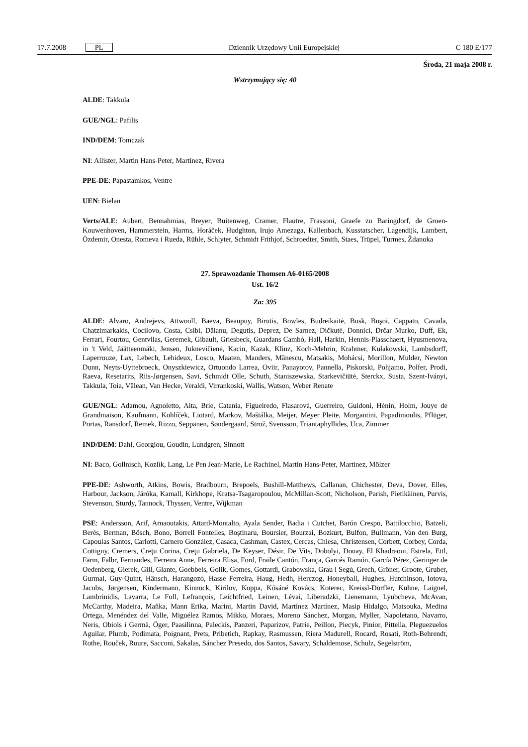17.7.2008 PL Dziennik Urzędowy Unii Europejskiej C 180 E/177
Środa, 21 maja 2008 r.
Wstrzymujący się: 40
ALDE: Takkula
GUE/NGL: Pafilis
IND/DEM: Tomczak
NI: Allister, Martin Hans-Peter, Martinez, Rivera
PPE-DE: Papastamkos, Ventre
UEN: Bielan
Verts/ALE: Aubert, Bennahmias, Breyer, Buitenweg, Cramer, Flautre, Frassoni, Graefe zu Baringdorf, de Groen-Kouwenhoven, Hammerstein, Harms, Horáček, Hudghton, Irujo Amezaga, Kallenbach, Kusstatscher, Lagendijk, Lambert, Özdemir, Onesta, Romeva i Rueda, Rühle, Schlyter, Schmidt Frithjof, Schroedter, Smith, Staes, Trüpel, Turmes, Ždanoka
27. Sprawozdanie Thomsen A6-0165/2008
Ust. 16/2
Za: 395
ALDE: Alvaro, Andrejevs, Attwooll, Baeva, Beaupuy, Birutis, Bowles, Budreikaitė, Busk, Buşoi, Cappato, Cavada, Chatzimarkakis, Cocilovo, Costa, Csibi, Dăianu, Degutis, Deprez, De Sarnez, Dičkutė, Donnici, Drčar Murko, Duff, Ek, Ferrari, Fourtou, Gentvilas, Geremek, Gibault, Griesbeck, Guardans Cambó, Hall, Harkin, Hennis-Plasschaert, Hyusmenova, in 't Veld, Jäätteenmäki, Jensen, Juknevičienė, Kacin, Kazak, Klinz, Koch-Mehrin, Krahmer, Kułakowski, Lambsdorff, Laperrouze, Lax, Lebech, Lehideux, Losco, Maaten, Manders, Mănescu, Matsakis, Mohácsi, Morillon, Mulder, Newton Dunn, Neyts-Uyttebroeck, Onyszkiewicz, Ortuondo Larrea, Oviir, Panayotov, Pannella, Piskorski, Pohjamo, Polfer, Prodi, Raeva, Resetarits, Riis-Jørgensen, Savi, Schmidt Olle, Schuth, Staniszewska, Starkevičiūtė, Sterckx, Susta, Szent-Iványi, Takkula, Toia, Vălean, Van Hecke, Veraldi, Virrankoski, Wallis, Watson, Weber Renate
GUE/NGL: Adamou, Agnoletto, Aita, Brie, Catania, Figueiredo, Flasarová, Guerreiro, Guidoni, Hénin, Holm, Jouye de Grandmaison, Kaufmann, Kohlíček, Liotard, Markov, Maštálka, Meijer, Meyer Pleite, Morgantini, Papadimoulis, Pflüger, Portas, Ransdorf, Remek, Rizzo, Seppänen, Søndergaard, Strož, Svensson, Triantaphyllides, Uca, Zimmer
IND/DEM: Dahl, Georgiou, Goudin, Lundgren, Sinnott
NI: Baco, Gollnisch, Kozlík, Lang, Le Pen Jean-Marie, Le Rachinel, Martin Hans-Peter, Martinez, Mölzer
PPE-DE: Ashworth, Atkins, Bowis, Bradbourn, Brepoels, Bushill-Matthews, Callanan, Chichester, Deva, Dover, Elles, Harbour, Jackson, Járóka, Kamall, Kirkhope, Kratsa-Tsagaropoulou, McMillan-Scott, Nicholson, Parish, Pietikäinen, Purvis, Stevenson, Sturdy, Tannock, Thyssen, Ventre, Wijkman
PSE: Andersson, Arif, Arnaoutakis, Attard-Montalto, Ayala Sender, Badia i Cutchet, Barón Crespo, Battilocchio, Batzeli, Berès, Berman, Bösch, Bono, Borrell Fontelles, Boştinaru, Boursier, Bourzai, Bozkurt, Bulfon, Bullmann, Van den Burg, Capoulas Santos, Carlotti, Carnero González, Casaca, Cashman, Castex, Cercas, Chiesa, Christensen, Corbett, Corbey, Corda, Cottigny, Cremers, Creţu Corina, Creţu Gabriela, De Keyser, Désir, De Vits, Dobolyi, Douay, El Khadraoui, Estrela, Ettl, Färm, Falbr, Fernandes, Ferreira Anne, Ferreira Elisa, Ford, Fraile Cantón, França, Garcés Ramón, García Pérez, Geringer de Oedenberg, Gierek, Gill, Glante, Goebbels, Golik, Gomes, Gottardi, Grabowska, Grau i Segú, Grech, Gröner, Groote, Gruber, Gurmai, Guy-Quint, Hänsch, Harangozó, Hasse Ferreira, Haug, Hedh, Herczog, Honeyball, Hughes, Hutchinson, Iotova, Jacobs, Jørgensen, Kindermann, Kinnock, Kirilov, Koppa, Kósáné Kovács, Koterec, Kreissl-Dörfler, Kuhne, Laignel, Lambrinidis, Lavarra, Le Foll, Lefrançois, Leichtfried, Leinen, Lévai, Liberadzki, Lienemann, Lyubcheva, McAvan, McCarthy, Madeira, Maňka, Mann Erika, Marini, Martin David, Martínez Martínez, Masip Hidalgo, Matsouka, Medina Ortega, Menéndez del Valle, Miguélez Ramos, Mikko, Moraes, Moreno Sánchez, Morgan, Myller, Napoletano, Navarro, Neris, Obiols i Germà, Öger, Paasilinna, Paleckis, Panzeri, Paparizov, Patrie, Peillon, Piecyk, Pinior, Pittella, Pleguezuelos Aguilar, Plumb, Podimata, Poignant, Prets, Pribetich, Rapkay, Rasmussen, Riera Madurell, Rocard, Rosati, Roth-Behrendt, Rothe, Rouček, Roure, Sacconi, Sakalas, Sánchez Presedo, dos Santos, Savary, Schaldemose, Schulz, Segelström,